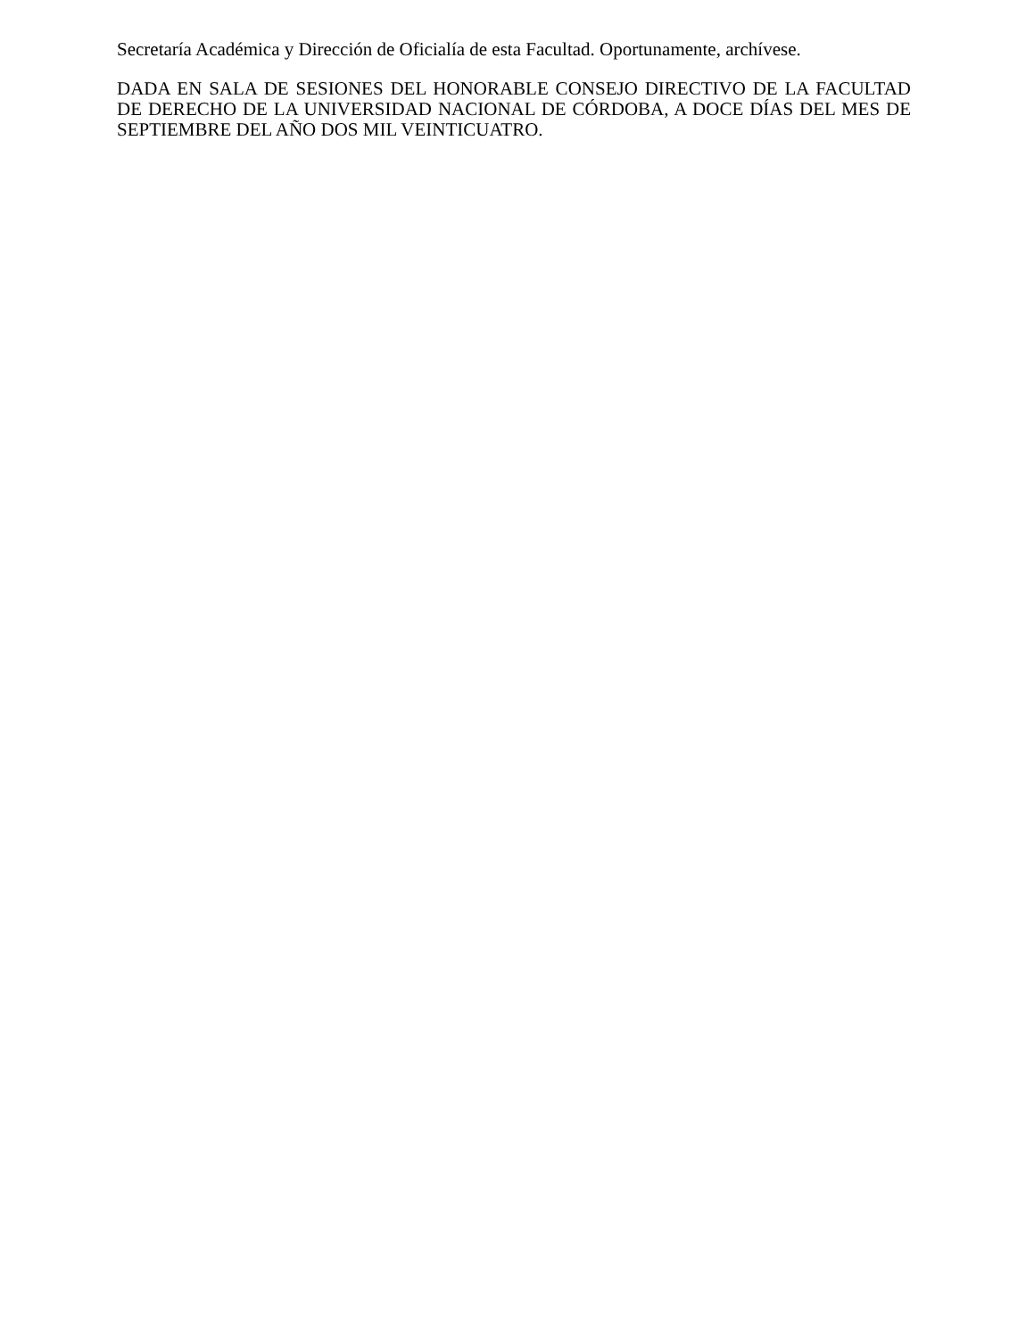Secretaría Académica y Dirección de Oficialía de esta Facultad. Oportunamente, archívese.
DADA EN SALA DE SESIONES DEL HONORABLE CONSEJO DIRECTIVO DE LA FACULTAD DE DERECHO DE LA UNIVERSIDAD NACIONAL DE CÓRDOBA, A DOCE DÍAS DEL MES DE SEPTIEMBRE DEL AÑO DOS MIL VEINTICUATRO.